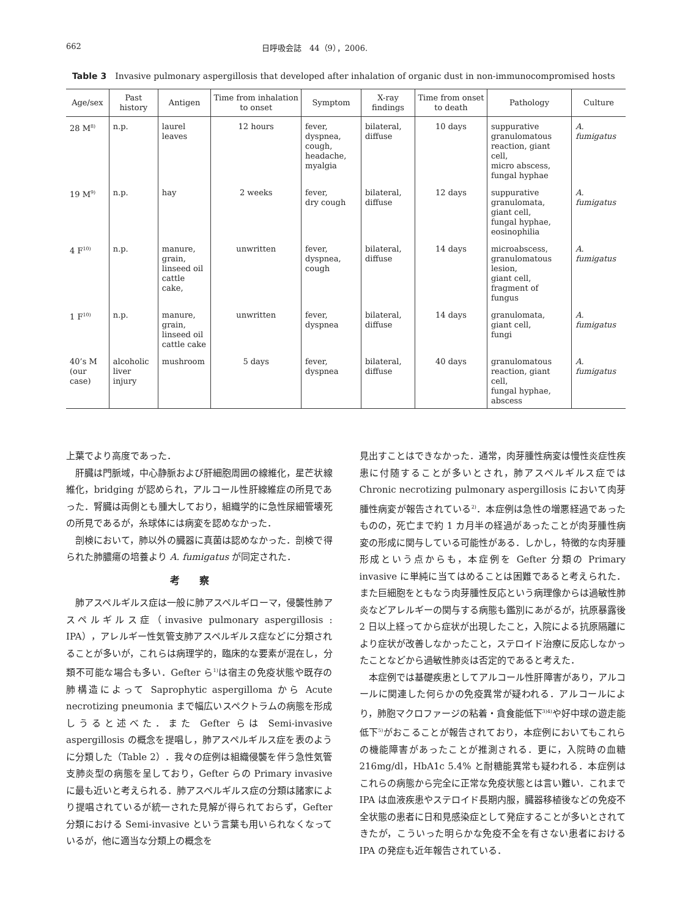662 日呼吸会誌　44（9），2006.
Table 3　Invasive pulmonary aspergillosis that developed after inhalation of organic dust in non-immunocompromised hosts
| Age/sex | Past history | Antigen | Time from inhalation to onset | Symptom | X-ray findings | Time from onset to death | Pathology | Culture |
| --- | --- | --- | --- | --- | --- | --- | --- | --- |
| 28 M<sup>8)</sup> | n.p. | laurel leaves | 12 hours | fever, dyspnea, cough, headache, myalgia | bilateral, diffuse | 10 days | suppurative granulomatous reaction, giant cell, micro abscess, fungal hyphae | A. fumigatus |
| 19 M<sup>9)</sup> | n.p. | hay | 2 weeks | fever, dry cough | bilateral, diffuse | 12 days | suppurative granulomata, giant cell, fungal hyphae, eosinophilia | A. fumigatus |
| 4 F<sup>10)</sup> | n.p. | manure, grain, linseed oil cattle cake, | unwritten | fever, dyspnea, cough | bilateral, diffuse | 14 days | microabscess, granulomatous lesion, giant cell, fragment of fungus | A. fumigatus |
| 1 F<sup>10)</sup> | n.p. | manure, grain, linseed oil cattle cake | unwritten | fever, dyspnea | bilateral, diffuse | 14 days | granulomata, giant cell, fungi | A. fumigatus |
| 40’s M (our case) | alcoholic liver injury | mushroom | 5 days | fever, dyspnea | bilateral, diffuse | 40 days | granulomatous reaction, giant cell, fungal hyphae, abscess | A. fumigatus |
上葉でより高度であった．
肝臓は門脈域，中心静脈および肝細胞周囲の線維化，星芒状線維化，bridging が認められ，アルコール性肝線維症の所見であった．腎臓は両側とも腫大しており，組織学的に急性尿細管壊死の所見であるが，糸球体には病変を認めなかった．
剖検において，肺以外の臓器に真菌は認めなかった．剖検で得られた肺膿瘍の培養より A. fumigatus が同定された．
考察
肺アスペルギルス症は一般に肺アスペルギローマ，侵襲性肺アスペルギルス症（invasive pulmonary aspergillosis : IPA），アレルギー性気管支肺アスペルギルス症などに分類されることが多いが，これらは病理学的，臨床的な要素が混在し，分類不可能な場合も多い．Gefter ら<sup>1)</sup>は宿主の免疫状態や既存の肺構造によって Saprophytic aspergilloma から Acute necrotizing pneumonia まで幅広いスペクトラムの病態を形成しうると述べた．また Gefter らは Semi-invasive aspergillosis の概念を提唱し，肺アスペルギルス症を表のように分類した（Table 2）．我々の症例は組織侵襲を伴う急性気管支肺炎型の病態を呈しており，Gefter らの Primary invasive に最も近いと考えられる．肺アスペルギルス症の分類は諸家により提唱されているが統一された見解が得られておらず，Gefter 分類における Semi-invasive という言葉も用いられなくなっているが，他に適当な分類上の概念を
見出すことはできなかった．通常，肉芽腫性病変は慢性炎症性疾患に付随することが多いとされ，肺アスペルギルス症では Chronic necrotizing pulmonary aspergillosis において肉芽腫性病変が報告されている<sup>2)</sup>．本症例は急性の増悪経過であったものの，死亡まで約 1 カ月半の経過があったことが肉芽腫性病変の形成に関与している可能性がある．しかし，特徴的な肉芽腫形成という点からも，本症例を Gefter 分類の Primary invasive に単純に当てはめることは困難であると考えられた．また巨細胞をともなう肉芽腫性反応という病理像からは過敏性肺炎などアレルギーの関与する病態も鑑別にあがるが，抗原暴露後 2 日以上経ってから症状が出現したこと，入院による抗原隔離により症状が改善しなかったこと，ステロイド治療に反応しなかったことなどから過敏性肺炎は否定的であると考えた．
本症例では基礎疾患としてアルコール性肝障害があり，アルコールに関連した何らかの免疫異常が疑われる．アルコールにより，肺胞マクロファージの粘着・貪食能低下<sup>3)4)</sup>や好中球の遊走能低下<sup>5)</sup>がおこることが報告されており，本症例においてもこれらの機能障害があったことが推測される．更に，入院時の血糖 216mg/dl，HbA1c 5.4% と耐糖能異常も疑われる．本症例はこれらの病態から完全に正常な免疫状態とは言い難い．これまで IPA は血液疾患やステロイド長期内服，臓器移植後などの免疫不全状態の患者に日和見感染症として発症することが多いとされてきたが，こういった明らかな免疫不全を有さない患者における IPA の発症も近年報告されている．